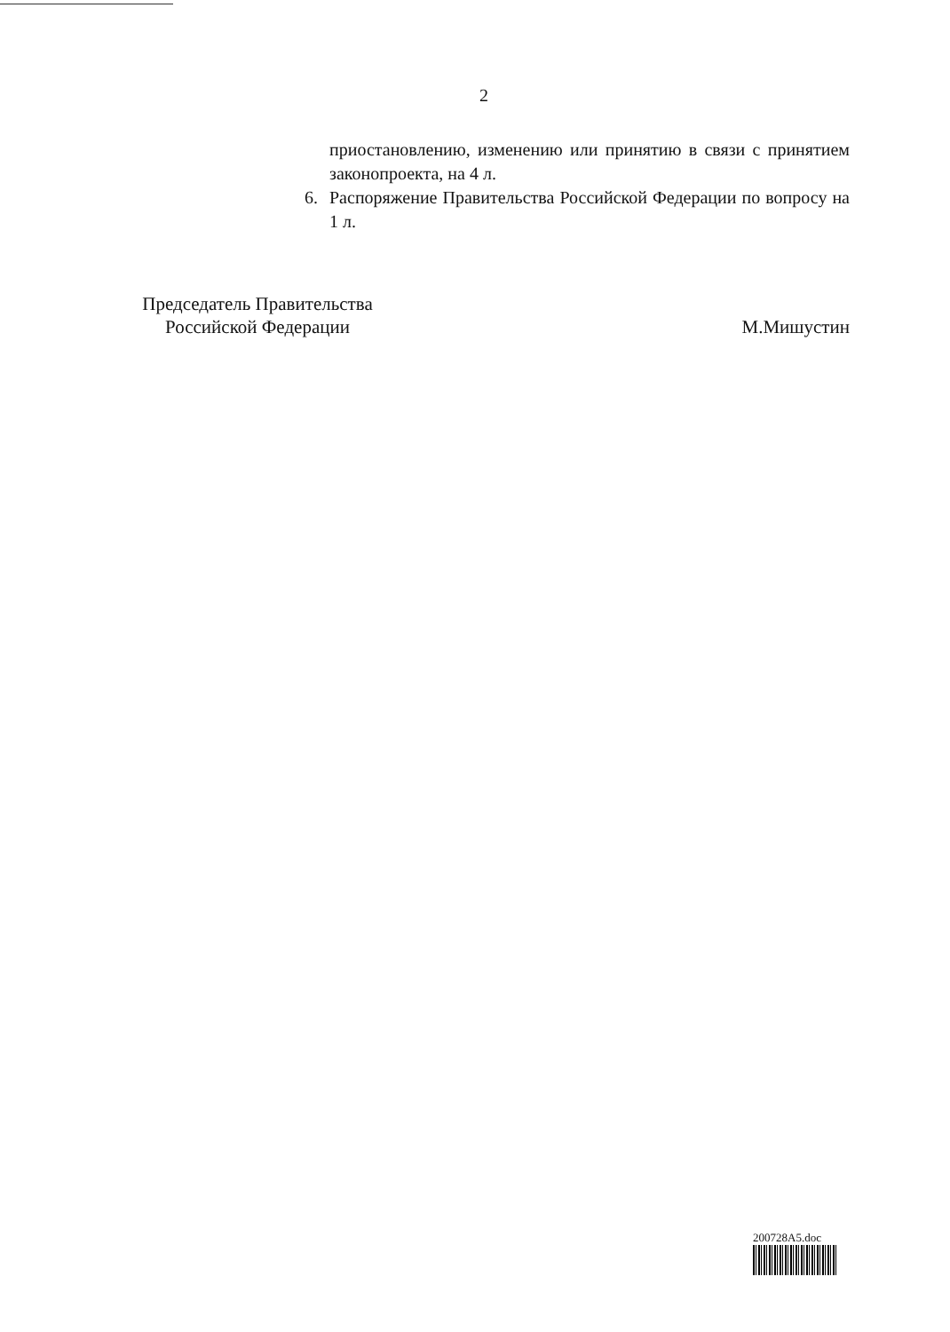2
приостановлению, изменению или принятию в связи с принятием законопроекта, на 4 л.
6. Распоряжение Правительства Российской Федерации по вопросу на 1 л.
Председатель Правительства
Российской Федерации
М.Мишустин
200728A5.doc